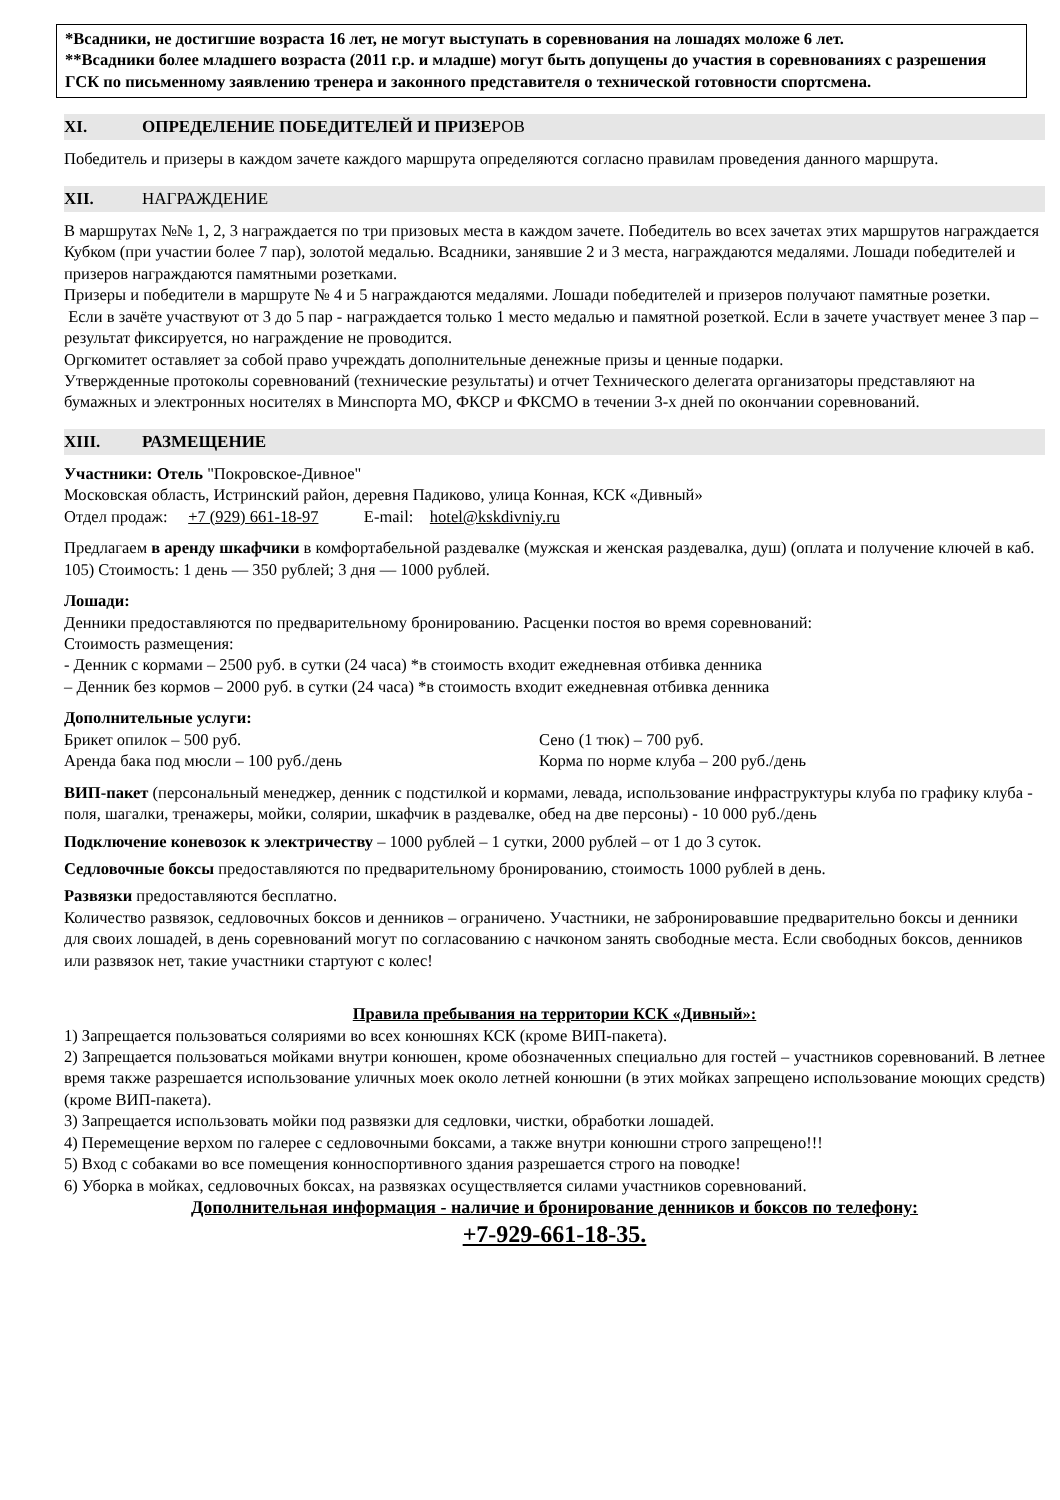*Всадники, не достигшие возраста 16 лет, не могут выступать в соревнования на лошадях моложе 6 лет.
**Всадники более младшего возраста (2011 г.р. и младше) могут быть допущены до участия в соревнованиях с разрешения ГСК по письменному заявлению тренера и законного представителя о технической готовности спортсмена.
XI. ОПРЕДЕЛЕНИЕ ПОБЕДИТЕЛЕЙ И ПРИЗЕРОВ
Победитель и призеры в каждом зачете каждого маршрута определяются согласно правилам проведения данного маршрута.
XII. НАГРАЖДЕНИЕ
В маршрутах №№ 1, 2, 3 награждается по три призовых места в каждом зачете. Победитель во всех зачетах этих маршрутов награждается Кубком (при участии более 7 пар), золотой медалью. Всадники, занявшие 2 и 3 места, награждаются медалями. Лошади победителей и призеров награждаются памятными розетками.
Призеры и победители в маршруте № 4 и 5 награждаются медалями. Лошади победителей и призеров получают памятные розетки.
Если в зачёте участвуют от 3 до 5 пар - награждается только 1 место медалью и памятной розеткой. Если в зачете участвует менее 3 пар – результат фиксируется, но награждение не проводится.
Оргкомитет оставляет за собой право учреждать дополнительные денежные призы и ценные подарки.
Утвержденные протоколы соревнований (технические результаты) и отчет Технического делегата организаторы представляют на бумажных и электронных носителях в Минспорта МО, ФКСР и ФКСМО в течении 3-х дней по окончании соревнований.
XIII. РАЗМЕЩЕНИЕ
Участники: Отель "Покровское-Дивное"
Московская область, Истринский район, деревня Падиково, улица Конная, КСК «Дивный»
Отдел продаж: +7 (929) 661-18-97 E-mail: hotel@kskdivniy.ru
Предлагаем в аренду шкафчики в комфортабельной раздевалке (мужская и женская раздевалка, душ) (оплата и получение ключей в каб. 105) Стоимость: 1 день — 350 рублей; 3 дня — 1000 рублей.
Лошади:
Денники предоставляются по предварительному бронированию. Расценки постоя во время соревнований:
Стоимость размещения:
- Денник с кормами – 2500 руб. в сутки (24 часа) *в стоимость входит ежедневная отбивка денника
– Денник без кормов – 2000 руб. в сутки (24 часа) *в стоимость входит ежедневная отбивка денника
Дополнительные услуги:
Брикет опилок – 500 руб. Сено (1 тюк) – 700 руб.
Аренда бака под мюсли – 100 руб./день Корма по норме клуба – 200 руб./день
ВИП-пакет (персональный менеджер, денник с подстилкой и кормами, левада, использование инфраструктуры клуба по графику клуба - поля, шагалки, тренажеры, мойки, солярии, шкафчик в раздевалке, обед на две персоны) - 10 000 руб./день
Подключение коневозок к электричеству – 1000 рублей – 1 сутки, 2000 рублей – от 1 до 3 суток.
Седловочные боксы предоставляются по предварительному бронированию, стоимость 1000 рублей в день.
Развязки предоставляются бесплатно.
Количество развязок, седловочных боксов и денников – ограничено. Участники, не забронировавшие предварительно боксы и денники для своих лошадей, в день соревнований могут по согласованию с начконом занять свободные места. Если свободных боксов, денников или развязок нет, такие участники стартуют с колес!
Правила пребывания на территории КСК «Дивный»:
1) Запрещается пользоваться соляриями во всех конюшнях КСК (кроме ВИП-пакета).
2) Запрещается пользоваться мойками внутри конюшен, кроме обозначенных специально для гостей – участников соревнований. В летнее время также разрешается использование уличных моек около летней конюшни (в этих мойках запрещено использование моющих средств) (кроме ВИП-пакета).
3) Запрещается использовать мойки под развязки для седловки, чистки, обработки лошадей.
4) Перемещение верхом по галерее с седловочными боксами, а также внутри конюшни строго запрещено!!!
5) Вход с собаками во все помещения конноспортивного здания разрешается строго на поводке!
6) Уборка в мойках, седловочных боксах, на развязках осуществляется силами участников соревнований.
Дополнительная информация - наличие и бронирование денников и боксов по телефону:
+7-929-661-18-35.